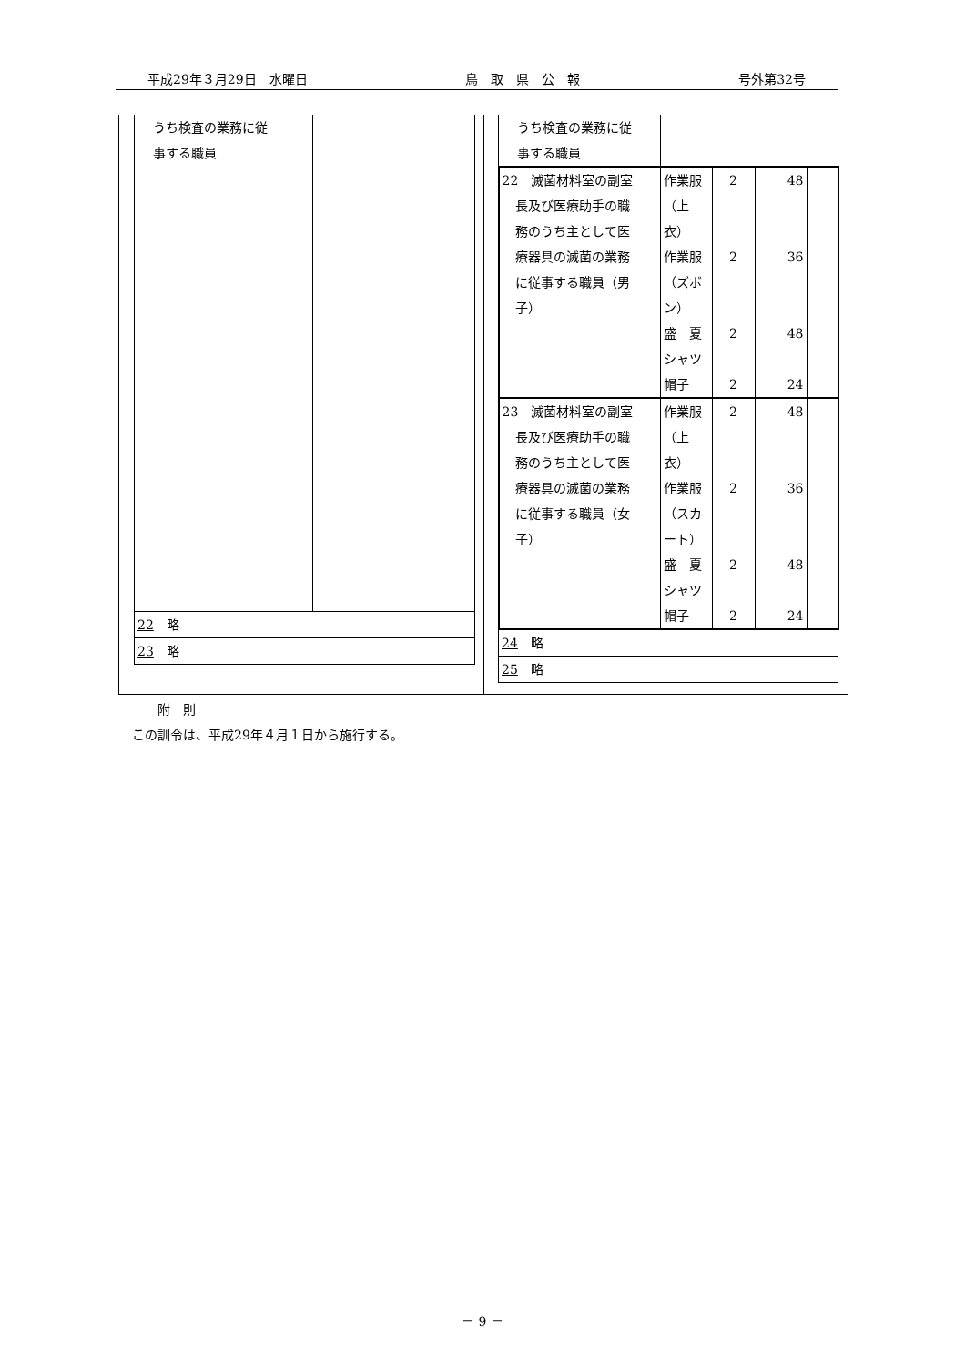平成29年３月29日　水曜日 鳥　取　県　公　報 号外第32号
| うち検査の業務に従 事する職員 | |
| 22 略 | |
| 23 略 | |
| うち検査の業務に従 事する職員 | | | | |
| 22 滅菌材料室の副室 長及び医療助手の職 務のうち主として医 療器具の滅菌の業務 に従事する職員（男 子） | 作業服 （上 衣） 作業服 （ズボ ン） 盛 夏 シャツ 帽子 | 2 2 2 2 | 48 36 48 24 | |
| 23 滅菌材料室の副室 長及び医療助手の職 務のうち主として医 療器具の滅菌の業務 に従事する職員（女 子） | 作業服 （上 衣） 作業服 （スカ ート） 盛 夏 シャツ 帽子 | 2 2 2 2 | 48 36 48 24 | |
| 24 略 | | | | |
| 25 略 | | | | |
　　附　則
この訓令は、平成29年４月１日から施行する。
－ 9 －